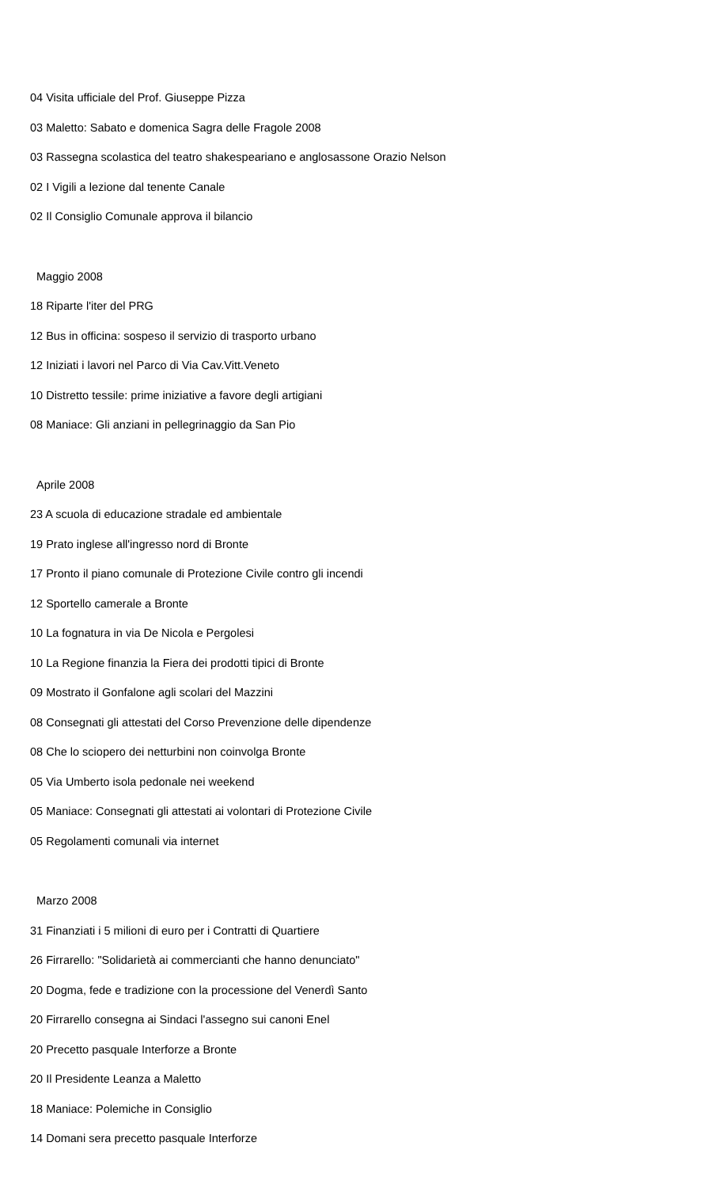04 Visita ufficiale del Prof. Giuseppe Pizza
03 Maletto: Sabato e domenica Sagra delle Fragole 2008
03 Rassegna scolastica del teatro shakespeariano e anglosassone Orazio Nelson
02 I Vigili a lezione dal tenente Canale
02 Il Consiglio Comunale approva il bilancio
Maggio 2008
18 Riparte l'iter del PRG
12 Bus in officina: sospeso il servizio di trasporto urbano
12 Iniziati i lavori nel Parco di Via Cav.Vitt.Veneto
10 Distretto tessile: prime iniziative a favore degli artigiani
08 Maniace: Gli anziani in pellegrinaggio da San Pio
Aprile 2008
23 A scuola di educazione stradale ed ambientale
19 Prato inglese all'ingresso nord di Bronte
17 Pronto il piano comunale di Protezione Civile contro gli incendi
12 Sportello camerale a Bronte
10 La fognatura in via De Nicola e Pergolesi
10 La Regione finanzia la Fiera dei prodotti tipici di Bronte
09 Mostrato il Gonfalone agli scolari del Mazzini
08 Consegnati gli attestati del Corso Prevenzione delle dipendenze
08 Che lo sciopero dei netturbini non coinvolga Bronte
05 Via Umberto isola pedonale nei weekend
05 Maniace: Consegnati gli attestati ai volontari di Protezione Civile
05 Regolamenti comunali via internet
Marzo 2008
31 Finanziati i 5 milioni di euro per i Contratti di Quartiere
26 Firrarello: "Solidarietà ai commercianti che hanno denunciato"
20 Dogma, fede e tradizione con la processione del Venerdì Santo
20 Firrarello consegna ai Sindaci l'assegno sui canoni Enel
20 Precetto pasquale Interforze a Bronte
20 Il Presidente Leanza a Maletto
18 Maniace: Polemiche in Consiglio
14 Domani sera precetto pasquale Interforze